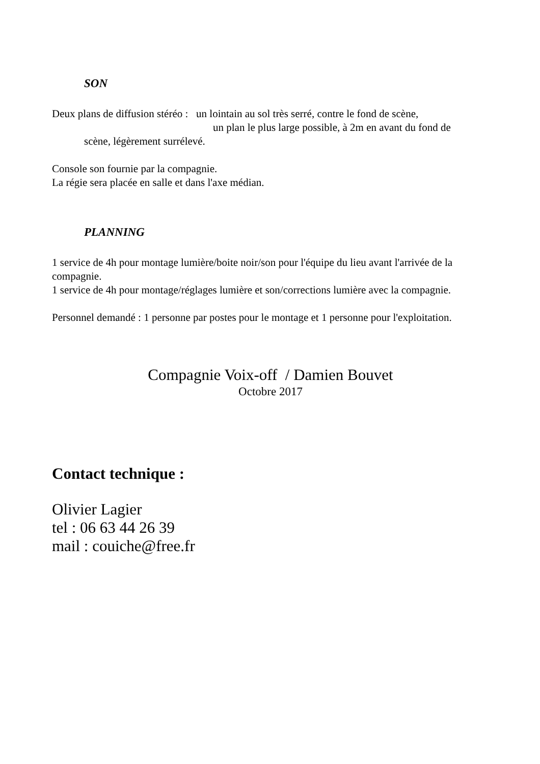SON
Deux plans de diffusion stéréo : un lointain au sol très serré, contre le fond de scène,
un plan le plus large possible, à 2m en avant du fond de
scène, légèrement surrélevé.
Console son fournie par la compagnie.
La régie sera placée en salle et dans l'axe médian.
PLANNING
1 service de 4h pour montage lumière/boite noir/son pour l'équipe du lieu avant l'arrivée de la compagnie.
1 service de 4h pour montage/réglages lumière et son/corrections lumière avec la compagnie.
Personnel demandé : 1 personne par postes pour le montage et 1 personne pour l'exploitation.
Compagnie Voix-off / Damien Bouvet
Octobre 2017
Contact technique :
Olivier Lagier
tel : 06 63 44 26 39
mail : couiche@free.fr